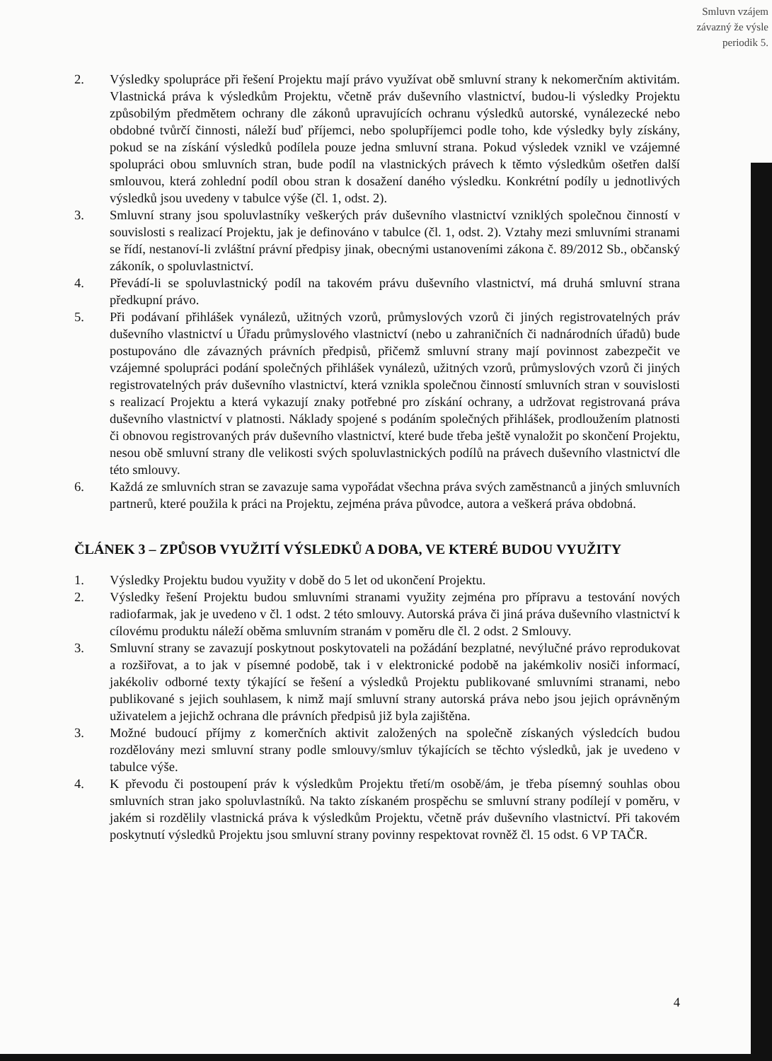Smluvn vzájem závazný že výsle periodik 5.
2. Výsledky spolupráce při řešení Projektu mají právo využívat obě smluvní strany k nekomerčním aktivitám. Vlastnická práva k výsledkům Projektu, včetně práv duševního vlastnictví, budou-li výsledky Projektu způsobilým předmětem ochrany dle zákonů upravujících ochranu výsledků autorské, vynálezecké nebo obdobné tvůrčí činnosti, náleží buď příjemci, nebo spolupříjemci podle toho, kde výsledky byly získány, pokud se na získání výsledků podílela pouze jedna smluvní strana. Pokud výsledek vznikl ve vzájemné spolupráci obou smluvních stran, bude podíl na vlastnických právech k těmto výsledkům ošetřen další smlouvou, která zohlední podíl obou stran k dosažení daného výsledku. Konkrétní podíly u jednotlivých výsledků jsou uvedeny v tabulce výše (čl. 1, odst. 2).
3. Smluvní strany jsou spoluvlastníky veškerých práv duševního vlastnictví vzniklých společnou činností v souvislosti s realizací Projektu, jak je definováno v tabulce (čl. 1, odst. 2). Vztahy mezi smluvními stranami se řídí, nestanoví-li zvláštní právní předpisy jinak, obecnými ustanoveními zákona č. 89/2012 Sb., občanský zákoník, o spoluvlastnictví.
4. Převádí-li se spoluvlastnický podíl na takovém právu duševního vlastnictví, má druhá smluvní strana předkupní právo.
5. Při podávaní přihlášek vynálezů, užitných vzorů, průmyslových vzorů či jiných registrovatelných práv duševního vlastnictví u Úřadu průmyslového vlastnictví (nebo u zahraničních či nadnárodních úřadů) bude postupováno dle závazných právních předpisů, přičemž smluvní strany mají povinnost zabezpečit ve vzájemné spolupráci podání společných přihlášek vynálezů, užitných vzorů, průmyslových vzorů či jiných registrovatelných práv duševního vlastnictví, která vznikla společnou činností smluvních stran v souvislosti s realizací Projektu a která vykazují znaky potřebné pro získání ochrany, a udržovat registrovaná práva duševního vlastnictví v platnosti. Náklady spojené s podáním společných přihlášek, prodloužením platnosti či obnovou registrovaných práv duševního vlastnictví, které bude třeba ještě vynaložit po skončení Projektu, nesou obě smluvní strany dle velikosti svých spoluvlastnických podílů na právech duševního vlastnictví dle této smlouvy.
6. Každá ze smluvních stran se zavazuje sama vypořádat všechna práva svých zaměstnanců a jiných smluvních partnerů, které použila k práci na Projektu, zejména práva původce, autora a veškerá práva obdobná.
ČLÁNEK 3 – ZPŮSOB VYUŽITÍ VÝSLEDKŮ A DOBA, VE KTERÉ BUDOU VYUŽITY
1. Výsledky Projektu budou využity v době do 5 let od ukončení Projektu.
2. Výsledky řešení Projektu budou smluvními stranami využity zejména pro přípravu a testování nových radiofarmak, jak je uvedeno v čl. 1 odst. 2 této smlouvy. Autorská práva či jiná práva duševního vlastnictví k cílovému produktu náleží oběma smluvním stranám v poměru dle čl. 2 odst. 2 Smlouvy.
3. Smluvní strany se zavazují poskytnout poskytovateli na požádání bezplatné, nevýlučné právo reprodukovat a rozšiřovat, a to jak v písemné podobě, tak i v elektronické podobě na jakémkoliv nosiči informací, jakékoliv odborné texty týkající se řešení a výsledků Projektu publikované smluvními stranami, nebo publikované s jejich souhlasem, k nimž mají smluvní strany autorská práva nebo jsou jejich oprávněným uživatelem a jejichž ochrana dle právních předpisů již byla zajištěna.
3. Možné budoucí příjmy z komerčních aktivit založených na společně získaných výsledcích budou rozdělovány mezi smluvní strany podle smlouvy/smluv týkajících se těchto výsledků, jak je uvedeno v tabulce výše.
4. K převodu či postoupení práv k výsledkům Projektu třetí/m osobě/ám, je třeba písemný souhlas obou smluvních stran jako spoluvlastníků. Na takto získaném prospěchu se smluvní strany podílejí v poměru, v jakém si rozdělily vlastnická práva k výsledkům Projektu, včetně práv duševního vlastnictví. Při takovém poskytnutí výsledků Projektu jsou smluvní strany povinny respektovat rovněž čl. 15 odst. 6 VP TAČR.
4